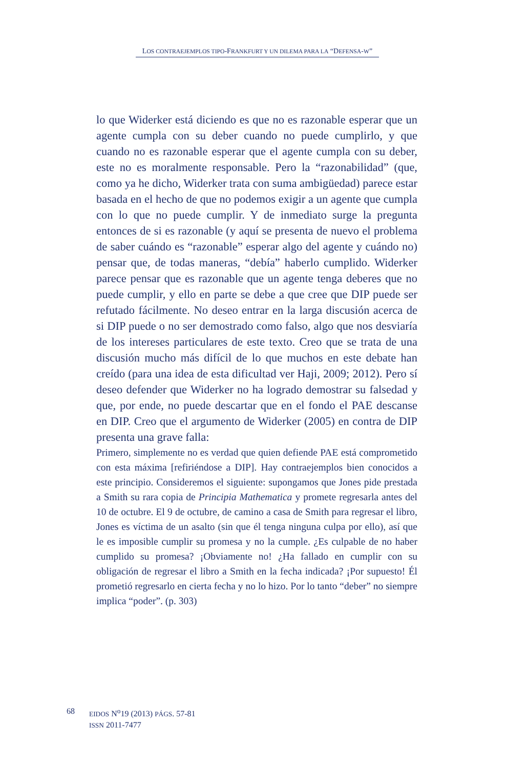LOS CONTRAEJEMPLOS TIPO-FRANKFURT Y UN DILEMA PARA LA “DEFENSA-W”
lo que Widerker está diciendo es que no es razonable esperar que un agente cumpla con su deber cuando no puede cumplirlo, y que cuando no es razonable esperar que el agente cumpla con su deber, este no es moralmente responsable. Pero la “razonabilidad” (que, como ya he dicho, Widerker trata con suma ambigüedad) parece estar basada en el hecho de que no podemos exigir a un agente que cumpla con lo que no puede cumplir. Y de inmediato surge la pregunta entonces de si es razonable (y aquí se presenta de nuevo el problema de saber cuándo es “razonable” esperar algo del agente y cuándo no) pensar que, de todas maneras, “debía” haberlo cumplido. Widerker parece pensar que es razonable que un agente tenga deberes que no puede cumplir, y ello en parte se debe a que cree que DIP puede ser refutado fácilmente. No deseo entrar en la larga discusión acerca de si DIP puede o no ser demostrado como falso, algo que nos desviaría de los intereses particulares de este texto. Creo que se trata de una discusión mucho más difícil de lo que muchos en este debate han creído (para una idea de esta dificultad ver Haji, 2009; 2012). Pero sí deseo defender que Widerker no ha logrado demostrar su falsedad y que, por ende, no puede descartar que en el fondo el PAE descanse en DIP. Creo que el argumento de Widerker (2005) en contra de DIP presenta una grave falla:
Primero, simplemente no es verdad que quien defiende PAE está comprometido con esta máxima [refiriéndose a DIP]. Hay contraejemplos bien conocidos a este principio. Consideremos el siguiente: supongamos que Jones pide prestada a Smith su rara copia de Principia Mathematica y promete regresarla antes del 10 de octubre. El 9 de octubre, de camino a casa de Smith para regresar el libro, Jones es víctima de un asalto (sin que él tenga ninguna culpa por ello), así que le es imposible cumplir su promesa y no la cumple. ¿Es culpable de no haber cumplido su promesa? ¡Obviamente no! ¿Ha fallado en cumplir con su obligación de regresar el libro a Smith en la fecha indicada? ¡Por supuesto! Él prometió regresarlo en cierta fecha y no lo hizo. Por lo tanto “deber” no siempre implica “poder”. (p. 303)
68
EIDOS N<sup>o</sup>19 (2013) PÁGS. 57-81
ISSN 2011-7477